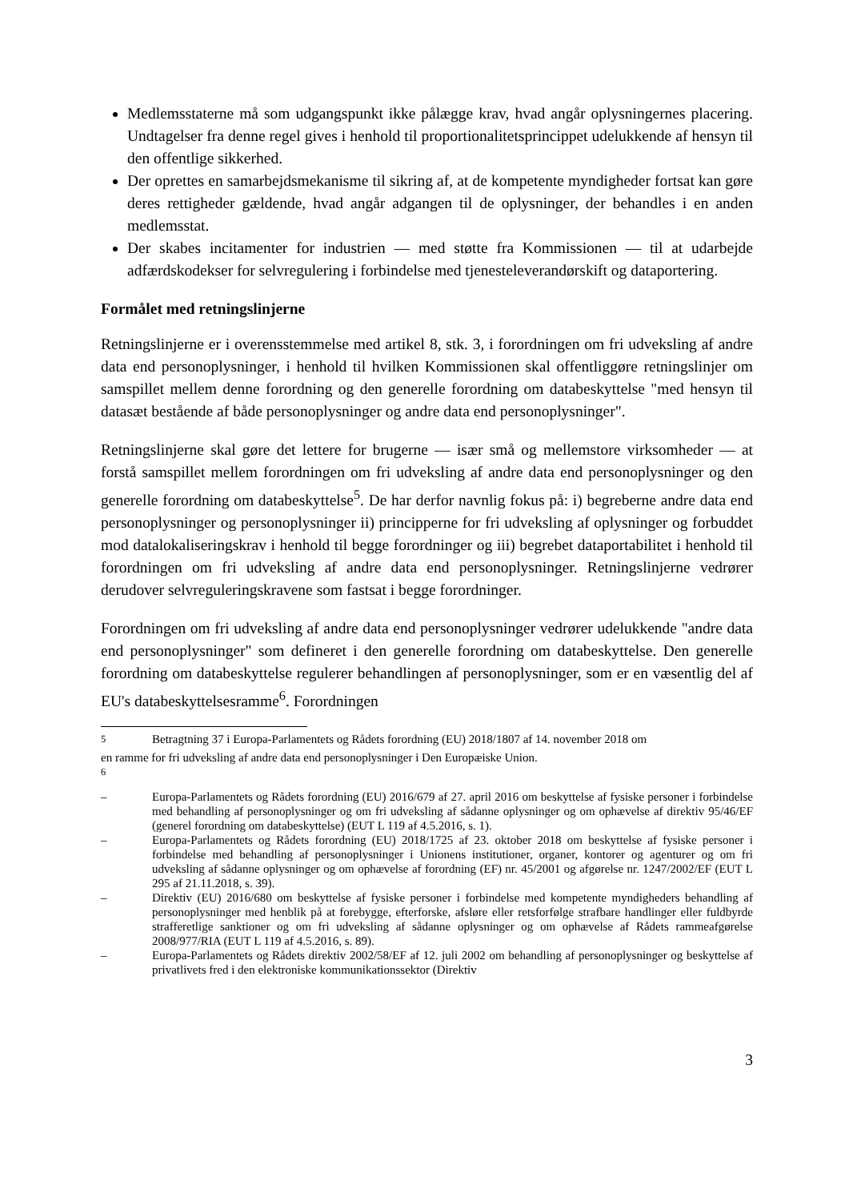Medlemsstaterne må som udgangspunkt ikke pålægge krav, hvad angår oplysningernes placering. Undtagelser fra denne regel gives i henhold til proportionalitetsprincippet udelukkende af hensyn til den offentlige sikkerhed.
Der oprettes en samarbejdsmekanisme til sikring af, at de kompetente myndigheder fortsat kan gøre deres rettigheder gældende, hvad angår adgangen til de oplysninger, der behandles i en anden medlemsstat.
Der skabes incitamenter for industrien — med støtte fra Kommissionen — til at udarbejde adfærdskodekser for selvregulering i forbindelse med tjenesteleverandørskift og dataportering.
Formålet med retningslinjerne
Retningslinjerne er i overensstemmelse med artikel 8, stk. 3, i forordningen om fri udveksling af andre data end personoplysninger, i henhold til hvilken Kommissionen skal offentliggøre retningslinjer om samspillet mellem denne forordning og den generelle forordning om databeskyttelse "med hensyn til datasæt bestående af både personoplysninger og andre data end personoplysninger".
Retningslinjerne skal gøre det lettere for brugerne — især små og mellemstore virksomheder — at forstå samspillet mellem forordningen om fri udveksling af andre data end personoplysninger og den generelle forordning om databeskyttelse<sup>5</sup>. De har derfor navnlig fokus på: i) begreberne andre data end personoplysninger og personoplysninger ii) principperne for fri udveksling af oplysninger og forbuddet mod datalokaliseringskrav i henhold til begge forordninger og iii) begrebet dataportabilitet i henhold til forordningen om fri udveksling af andre data end personoplysninger. Retningslinjerne vedrører derudover selvreguleringskravene som fastsat i begge forordninger.
Forordningen om fri udveksling af andre data end personoplysninger vedrører udelukkende "andre data end personoplysninger" som defineret i den generelle forordning om databeskyttelse. Den generelle forordning om databeskyttelse regulerer behandlingen af personoplysninger, som er en væsentlig del af EU's databeskyttelsesramme<sup>6</sup>. Forordningen
<sup>5</sup> Betragtning 37 i Europa-Parlamentets og Rådets forordning (EU) 2018/1807 af 14. november 2018 om
en ramme for fri udveksling af andre data end personoplysninger i Den Europæiske Union.
<sup>6</sup>
– Europa-Parlamentets og Rådets forordning (EU) 2016/679 af 27. april 2016 om beskyttelse af fysiske personer i forbindelse med behandling af personoplysninger og om fri udveksling af sådanne oplysninger og om ophævelse af direktiv 95/46/EF (generel forordning om databeskyttelse) (EUT L 119 af 4.5.2016, s. 1).
– Europa-Parlamentets og Rådets forordning (EU) 2018/1725 af 23. oktober 2018 om beskyttelse af fysiske personer i forbindelse med behandling af personoplysninger i Unionens institutioner, organer, kontorer og agenturer og om fri udveksling af sådanne oplysninger og om ophævelse af forordning (EF) nr. 45/2001 og afgørelse nr. 1247/2002/EF (EUT L 295 af 21.11.2018, s. 39).
– Direktiv (EU) 2016/680 om beskyttelse af fysiske personer i forbindelse med kompetente myndigheders behandling af personoplysninger med henblik på at forebygge, efterforske, afsløre eller retsforfølge strafbare handlinger eller fuldbyrde strafferetlige sanktioner og om fri udveksling af sådanne oplysninger og om ophævelse af Rådets rammeafgørelse 2008/977/RIA (EUT L 119 af 4.5.2016, s. 89).
– Europa-Parlamentets og Rådets direktiv 2002/58/EF af 12. juli 2002 om behandling af personoplysninger og beskyttelse af privatlivets fred i den elektroniske kommunikationssektor (Direktiv
3